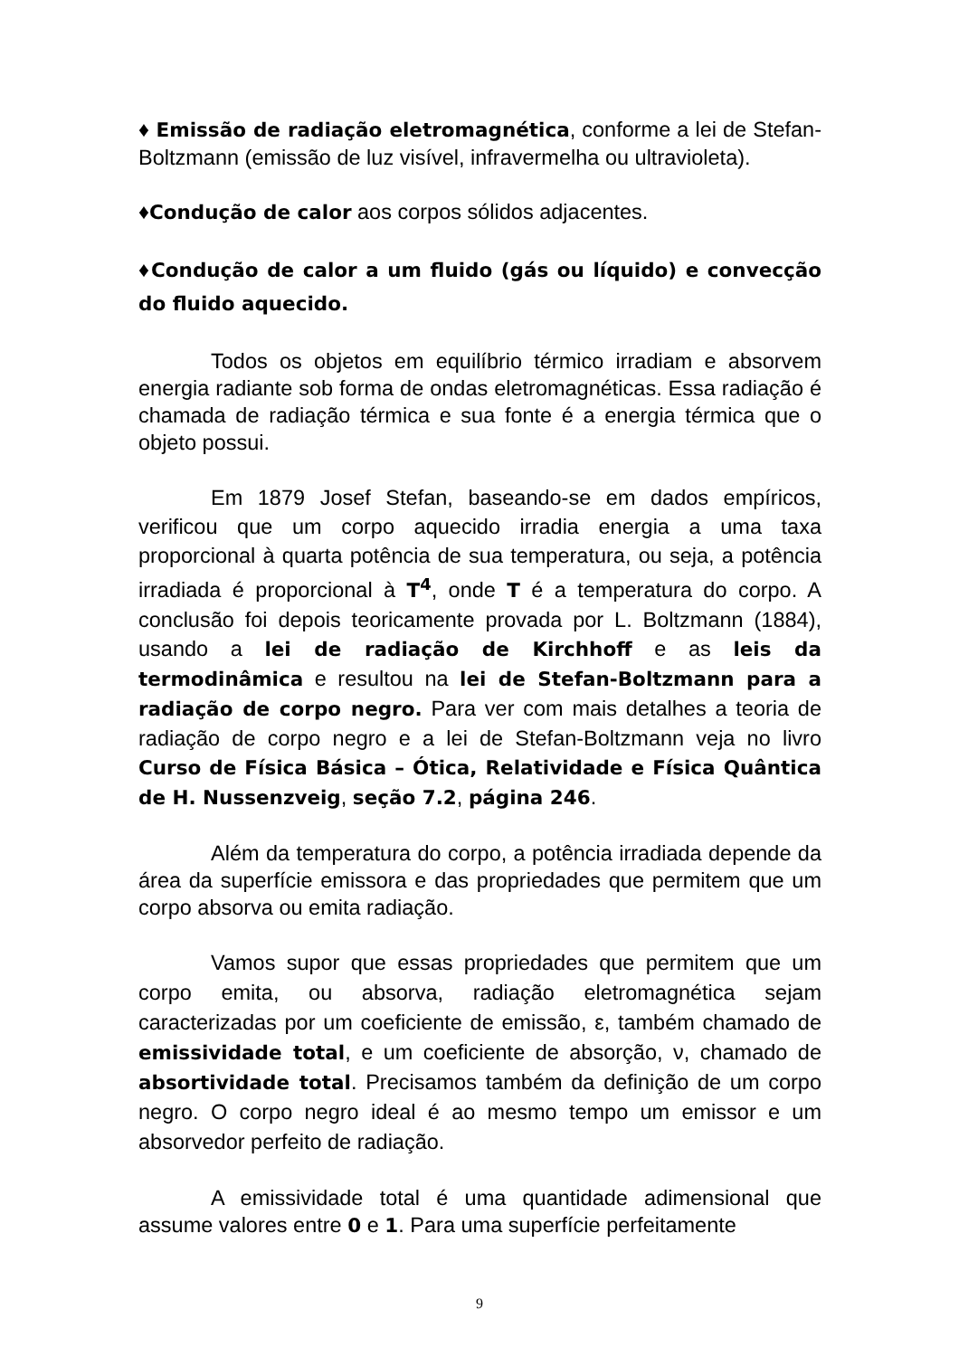♦ Emissão de radiação eletromagnética, conforme a lei de Stefan-Boltzmann (emissão de luz visível, infravermelha ou ultravioleta).
♦Condução de calor aos corpos sólidos adjacentes.
♦Condução de calor a um fluido (gás ou líquido) e convecção do fluido aquecido.
Todos os objetos em equilíbrio térmico irradiam e absorvem energia radiante sob forma de ondas eletromagnéticas. Essa radiação é chamada de radiação térmica e sua fonte é a energia térmica que o objeto possui.
Em 1879 Josef Stefan, baseando-se em dados empíricos, verificou que um corpo aquecido irradia energia a uma taxa proporcional à quarta potência de sua temperatura, ou seja, a potência irradiada é proporcional à T<sup>4</sup>, onde T é a temperatura do corpo. A conclusão foi depois teoricamente provada por L. Boltzmann (1884), usando a lei de radiação de Kirchhoff e as leis da termodinâmica e resultou na lei de Stefan-Boltzmann para a radiação de corpo negro. Para ver com mais detalhes a teoria de radiação de corpo negro e a lei de Stefan-Boltzmann veja no livro Curso de Física Básica – Ótica, Relatividade e Física Quântica de H. Nussenzveig, seção 7.2, página 246.
Além da temperatura do corpo, a potência irradiada depende da área da superfície emissora e das propriedades que permitem que um corpo absorva ou emita radiação.
Vamos supor que essas propriedades que permitem que um corpo emita, ou absorva, radiação eletromagnética sejam caracterizadas por um coeficiente de emissão, ε, também chamado de emissividade total, e um coeficiente de absorção, ν, chamado de absortividade total. Precisamos também da definição de um corpo negro. O corpo negro ideal é ao mesmo tempo um emissor e um absorvedor perfeito de radiação.
A emissividade total é uma quantidade adimensional que assume valores entre 0 e 1. Para uma superfície perfeitamente
9